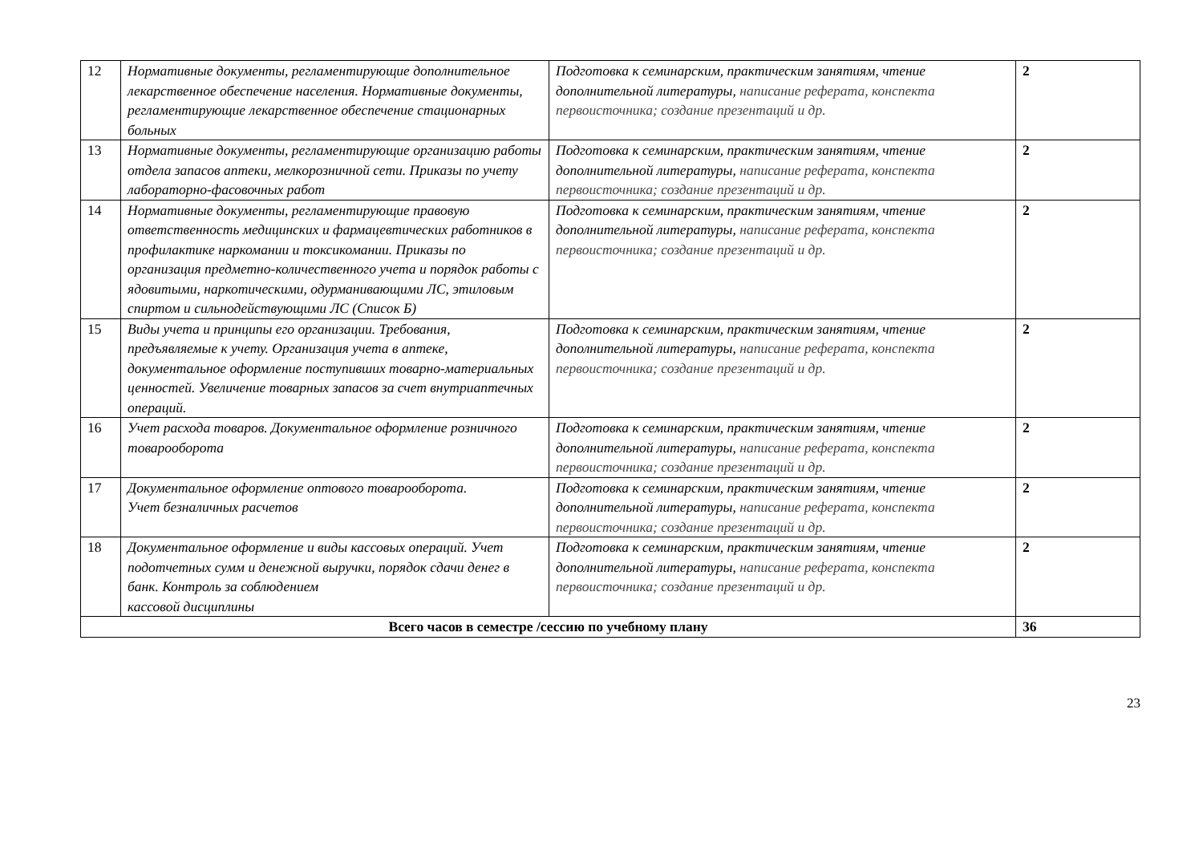| 12 | Нормативные документы, регламентирующие дополнительное лекарственное обеспечение населения. Нормативные документы, регламентирующие лекарственное обеспечение стационарных больных | Подготовка к семинарским, практическим занятиям, чтение дополнительной литературы, написание реферата, конспекта первоисточника; создание презентаций и др. | 2 |
| 13 | Нормативные документы, регламентирующие организацию работы отдела запасов аптеки, мелкорозничной сети. Приказы по учету лабораторно-фасовочных работ | Подготовка к семинарским, практическим занятиям, чтение дополнительной литературы, написание реферата, конспекта первоисточника; создание презентаций и др. | 2 |
| 14 | Нормативные документы, регламентирующие правовую ответственность медицинских и фармацевтических работников в профилактике наркомании и токсикомании. Приказы по организация предметно-количественного учета и порядок работы с ядовитыми, наркотическими, одурманивающими ЛС, этиловым спиртом и сильнодействующими ЛС (Список Б) | Подготовка к семинарским, практическим занятиям, чтение дополнительной литературы, написание реферата, конспекта первоисточника; создание презентаций и др. | 2 |
| 15 | Виды учета и принципы его организации. Требования, предъявляемые к учету. Организация учета в аптеке, документальное оформление поступивших товарно-материальных ценностей. Увеличение товарных запасов за счет внутриаптечных операций. | Подготовка к семинарским, практическим занятиям, чтение дополнительной литературы, написание реферата, конспекта первоисточника; создание презентаций и др. | 2 |
| 16 | Учет расхода товаров. Документальное оформление розничного товарооборота | Подготовка к семинарским, практическим занятиям, чтение дополнительной литературы, написание реферата, конспекта первоисточника; создание презентаций и др. | 2 |
| 17 | Документальное оформление оптового товарооборота. Учет безналичных расчетов | Подготовка к семинарским, практическим занятиям, чтение дополнительной литературы, написание реферата, конспекта первоисточника; создание презентаций и др. | 2 |
| 18 | Документальное оформление и виды кассовых операций. Учет подотчетных сумм и денежной выручки, порядок сдачи денег в банк. Контроль за соблюдением кассовой дисциплины | Подготовка к семинарским, практическим занятиям, чтение дополнительной литературы, написание реферата, конспекта первоисточника; создание презентаций и др. | 2 |
| Всего часов в семестре /сессию по учебному плану | | | 36 |
23